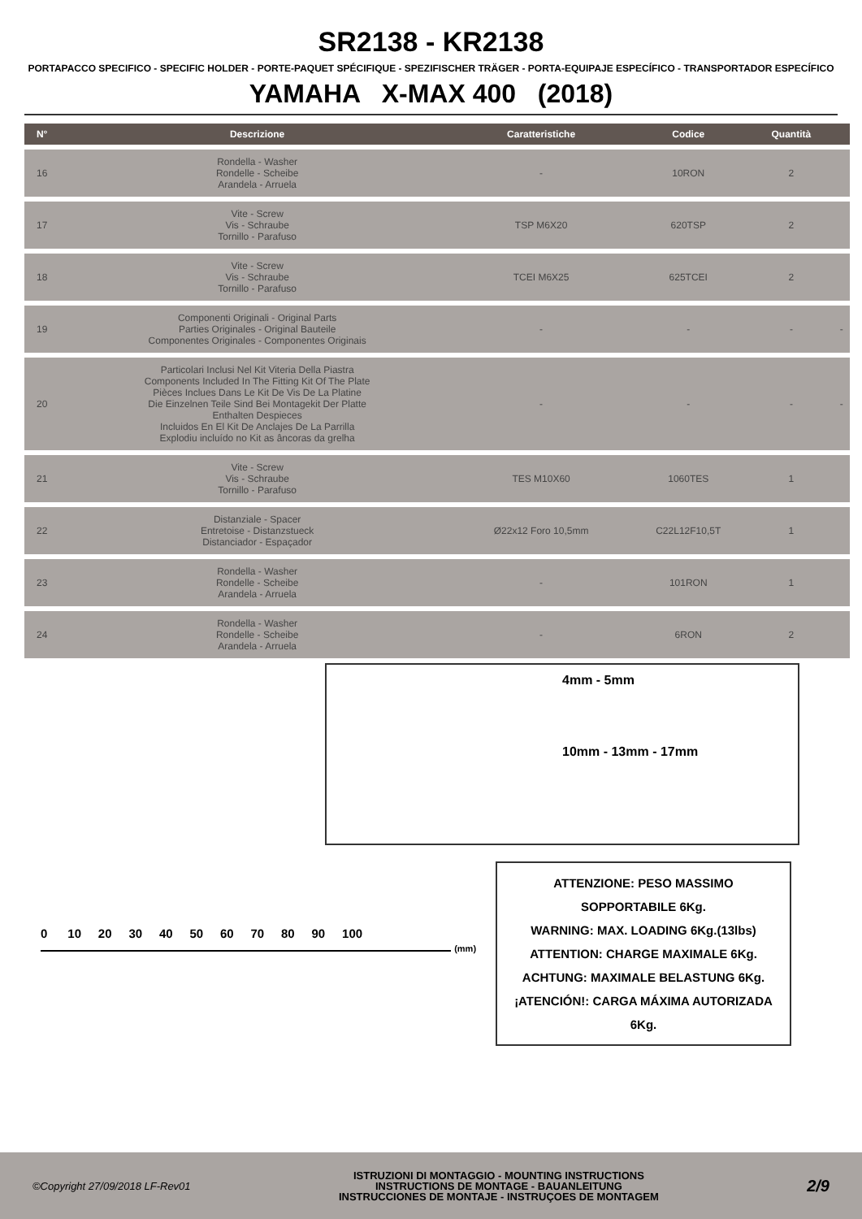SR2138 - KR2138
PORTAPACCO SPECIFICO - SPECIFIC HOLDER - PORTE-PAQUET SPÉCIFIQUE - SPEZIFISCHER TRÄGER - PORTA-EQUIPAJE ESPECÍFICO - TRANSPORTADOR ESPECÍFICO
YAMAHA X-MAX 400 (2018)
| N° | Descrizione | Caratteristiche | Codice | Quantità | |
| --- | --- | --- | --- | --- | --- |
| 16 | Rondella - Washer Rondelle - Scheibe Arandela - Arruela | - | 10RON | 2 | |
| 17 | Vite - Screw Vis - Schraube Tornillo - Parafuso | TSP M6X20 | 620TSP | 2 | |
| 18 | Vite - Screw Vis - Schraube Tornillo - Parafuso | TCEI M6X25 | 625TCEI | 2 | |
| 19 | Componenti Originali - Original Parts Parties Originales - Original Bauteile Componentes Originales - Componentes Originais | - | - | - | - |
| 20 | Particolari Inclusi Nel Kit Viteria Della Piastra Components Included In The Fitting Kit Of The Plate Pièces Inclues Dans Le Kit De Vis De La Platine Die Einzelnen Teile Sind Bei Montagekit Der Platte Enthalten Despieces Incluidos En El Kit De Anclajes De La Parrilla Explodiu incluído no Kit as âncoras da grelha | - | - | - | - |
| 21 | Vite - Screw Vis - Schraube Tornillo - Parafuso | TES M10X60 | 1060TES | 1 | |
| 22 | Distanziale - Spacer Entretoise - Distanzstueck Distanciador - Espaçador | Ø22x12 Foro 10,5mm | C22L12F10,5T | 1 | |
| 23 | Rondella - Washer Rondelle - Scheibe Arandela - Arruela | - | 101RON | 1 | |
| 24 | Rondella - Washer Rondelle - Scheibe Arandela - Arruela | - | 6RON | 2 | |
4mm - 5mm
10mm - 13mm - 17mm
0 10 20 30 40 50 60 70 80 90 100
(mm)
ATTENZIONE: PESO MASSIMO SOPPORTABILE 6Kg.
WARNING: MAX. LOADING 6Kg.(13lbs)
ATTENTION: CHARGE MAXIMALE 6Kg.
ACHTUNG: MAXIMALE BELASTUNG 6Kg.
¡ATENCIÓN!: CARGA MÁXIMA AUTORIZADA 6Kg.
©Copyright 27/09/2018 LF-Rev01 ISTRUZIONI DI MONTAGGIO - MOUNTING INSTRUCTIONS
INSTRUCTIONS DE MONTAGE - BAUANLEITUNG
INSTRUCCIONES DE MONTAJE - INSTRUÇOES DE MONTAGEM 2/9